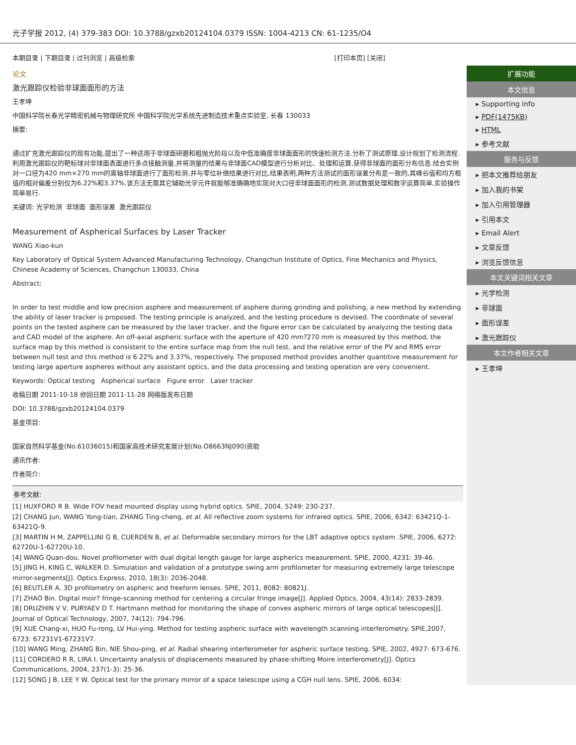光子学报 2012, (4) 379-383 DOI: 10.3788/gzxb20124104.0379 ISSN: 1004-4213 CN: 61-1235/O4
本期目录 | 下期目录 | 过刊浏览 | 高级检索 [打印本页] [关闭]
论文
激光跟踪仪检验非球面面形的方法
王孝坤
中国科学院长春光学精密机械与物理研究所 中国科学院光学系统先进制造技术重点实验室, 长春 130033
摘要:
通过扩充激光跟踪仪的现有功能,提出了一种适用于非球面研磨和粗抛光阶段以及中低准确度非球面面形的快速检测方法.分析了测试原理,设计规划了检测流程.利用激光跟踪仪的靶标球对非球面表面进行多点接触测量,并将测量的结果与非球面CAD模型进行分析对比、处理和运算,获得非球面的面形分布信息.结合实例对一口径为420 mm×270 mm的离轴非球面进行了面形检测,并与零位补偿结果进行对比,结果表明,两种方法测试的面形误差分布是一致的,其峰谷值和均方根值的相对偏差分别仅为6.22%和3.37%.该方法无需其它辅助光学元件就能够准确确地实现对大口径非球面面形的检测,测试数据处理和数学运算简单,实验操作简单易行.
关键词: 光学检测 非球面 面形误差 激光跟踪仪
Measurement of Aspherical Surfaces by Laser Tracker
WANG Xiao-kun
Key Laboratory of Optical System Advanced Manufacturing Technology, Changchun Institute of Optics, Fine Mechanics and Physics, Chinese Academy of Sciences, Changchun 130033, China
Abstract:
In order to test middle and low precision asphere and measurement of asphere during grinding and polishing, a new method by extending the ability of laser tracker is proposed. The testing principle is analyzed, and the testing procedure is devised. The coordinate of several points on the tested asphere can be measured by the laser tracker, and the figure error can be calculated by analyzing the testing data and CAD model of the asphere. An off-axial aspheric surface with the aperture of 420 mm?270 mm is measured by this method, the surface map by this method is consistent to the entire surface map from the null test, and the relative error of the PV and RMS error between null test and this method is 6.22% and 3.37%, respectively. The proposed method provides another quantitive measurement for testing large aperture aspheres without any assistant optics, and the data processing and testing operation are very convenient.
Keywords: Optical testing Aspherical surface Figure error Laser tracker
收稿日期 2011-10-18 修回日期 2011-11-28 网络版发布日期
DOI: 10.3788/gzxb20124104.0379
基金项目:
国家自然科学基金(No.61036015)和国家高技术研究发展计划(No.O8663NJ090)资助
通讯作者:
作者简介:
参考文献:
[1] HUXFORD R B. Wide FOV head mounted display using hybrid optics. SPIE, 2004, 5249: 230-237.
[2] CHANG Jun, WANG Yong-tian, ZHANG Ting-cheng, et al. All reflective zoom systems for infrared optics. SPIE, 2006, 6342: 63421Q-1-63421Q-9.
[3] MARTIN H M, ZAPPELLINI G B, CUERDEN B, et al. Deformable secondary mirrors for the LBT adaptive optics system .SPIE, 2006, 6272: 62720U-1-62720U-10.
[4] WANG Quan-dou. Novel profilometer with dual digital length gauge for large aspherics measurement. SPIE, 2000, 4231: 39-46.
[5] JING H, KING C, WALKER D. Simulation and validation of a prototype swing arm profilometer for measuring extremely large telescope mirror-segments[J]. Optics Express, 2010, 18(3): 2036-2048.
[6] BEUTLER A. 3D profilometry on aspheric and freeform lenses. SPIE, 2011, 8082: 80821J.
[7] ZHAO Bin. Digital moir? fringe-scanning method for centering a circular fringe image[J]. Applied Optics, 2004, 43(14): 2833-2839.
[8] DRUZHIN V V, PURYAEV D T. Hartmann method for monitoring the shape of convex aspheric mirrors of large optical telescopes[J]. Journal of Optical Technology, 2007, 74(12): 794-796.
[9] XUE Chang-xi, HUO Fu-rong, LV Hui-ying. Method for testing aspheric surface with wavelength scanning interferometry. SPIE,2007, 6723: 67231V1-67231V7.
[10] WANG Ming, ZHANG Bin, NIE Shou-ping, et al. Radial shearing interferometer for aspheric surface testing. SPIE, 2002, 4927: 673-676.
[11] CORDERO R R, LIRA I. Uncertainty analysis of displacements measured by phase-shifting Moire interferometry[J]. Optics Communications, 2004, 237(1-3): 25-36.
[12] SONG J B, LEE Y W. Optical test for the primary mirror of a space telescope using a CGH null lens. SPIE, 2006, 6034:
扩展功能
本文信息
▸ Supporting info
▸ PDF(1475KB)
▸ HTML
▸ 参考文献
服务与反馈
▸ 把本文推荐给朋友
▸ 加入我的书架
▸ 加入引用管理器
▸ 引用本文
▸ Email Alert
▸ 文章反馈
▸ 浏览反馈信息
本文关键词相关文章
▸ 光学检测
▸ 非球面
▸ 面形误差
▸ 激光跟踪仪
本文作者相关文章
▸ 王孝坤